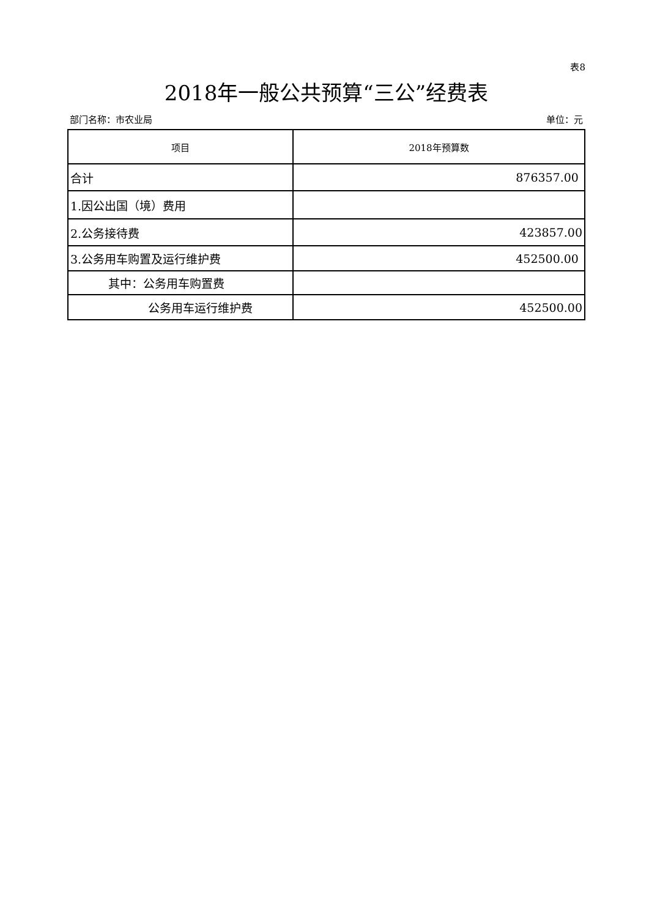表8
2018年一般公共预算“三公”经费表
部门名称：市农业局 单位：元
| 项目 | 2018年预算数 |
| --- | --- |
| 合计 | 876357.00 |
| 1.因公出国（境）费用 | |
| 2.公务接待费 | 423857.00 |
| 3.公务用车购置及运行维护费 | 452500.00 |
| 其中：公务用车购置费 | |
| 公务用车运行维护费 | 452500.00 |